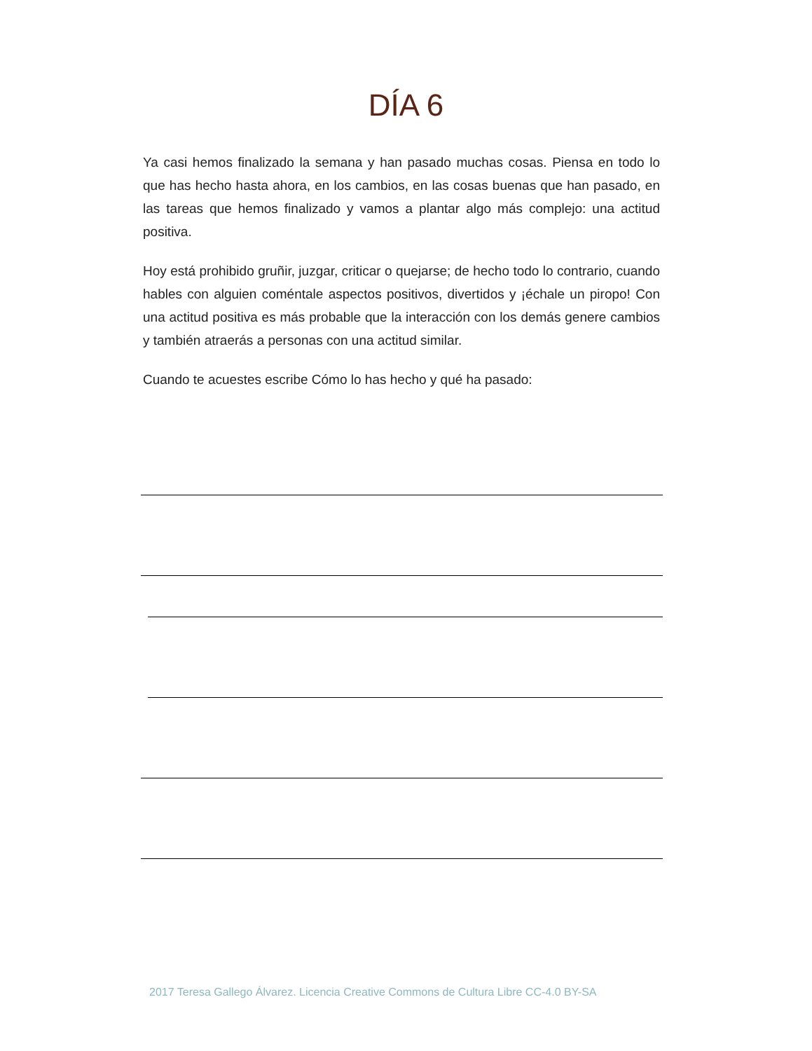DÍA 6
Ya casi hemos finalizado la semana y han pasado muchas cosas. Piensa en todo lo que has hecho hasta ahora, en los cambios, en las cosas buenas que han pasado, en las tareas que hemos finalizado y vamos a plantar algo más complejo: una actitud positiva.
Hoy está prohibido gruñir, juzgar, criticar o quejarse; de hecho todo lo contrario, cuando hables con alguien coméntale aspectos positivos, divertidos y ¡échale un piropo! Con una actitud positiva es más probable que la interacción con los demás genere cambios y también atraerás a personas con una actitud similar.
Cuando te acuestes escribe Cómo lo has hecho y qué ha pasado:
2017 Teresa Gallego Álvarez. Licencia Creative Commons de Cultura Libre CC-4.0 BY-SA